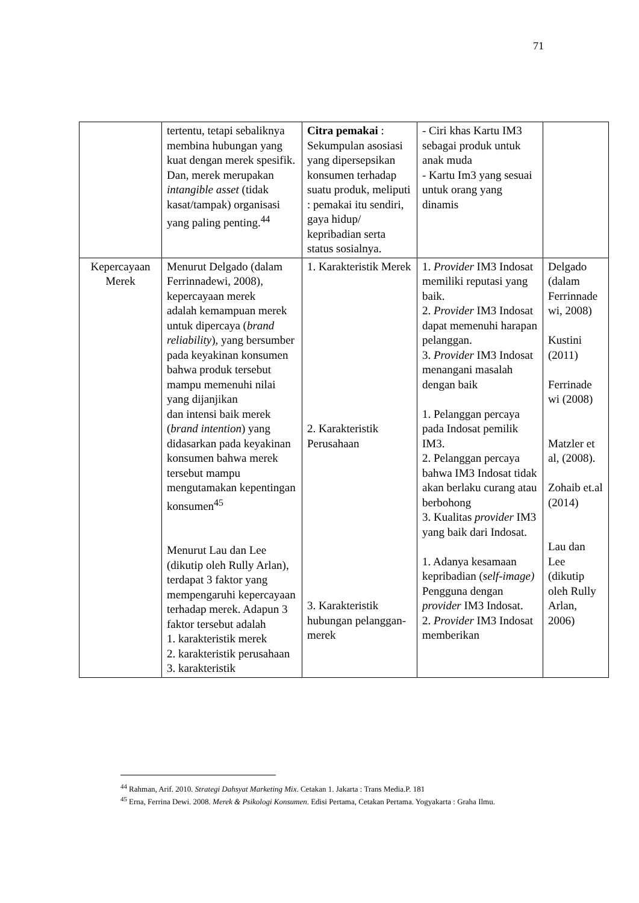71
| | tertentu, tetapi sebaliknya membina hubungan yang kuat dengan merek spesifik. Dan, merek merupakan intangible asset (tidak kasat/tampak) organisasi yang paling penting.<sup>44</sup> | Citra pemakai : Sekumpulan asosiasi yang dipersepsikan konsumen terhadap suatu produk, meliputi : pemakai itu sendiri, gaya hidup/ kepribadian serta status sosialnya. | - Ciri khas Kartu IM3 sebagai produk untuk anak muda - Kartu Im3 yang sesuai untuk orang yang dinamis | |
| Kepercayaan Merek | Menurut Delgado (dalam Ferrinnadewi, 2008), kepercayaan merek adalah kemampuan merek untuk dipercaya ( brand reliability ), yang bersumber pada keyakinan konsumen bahwa produk tersebut mampu memenuhi nilai yang dijanjikan dan intensi baik merek ( brand intention ) yang didasarkan pada keyakinan konsumen bahwa merek tersebut mampu mengutamakan kepentingan konsumen<sup>45</sup> Menurut Lau dan Lee (dikutip oleh Rully Arlan), terdapat 3 faktor yang mempengaruhi kepercayaan terhadap merek. Adapun 3 faktor tersebut adalah 1. karakteristik merek 2. karakteristik perusahaan 3. karakteristik | 1. Karakteristik Merek 2. Karakteristik Perusahaan 3. Karakteristik hubungan pelanggan-merek | 1. Provider IM3 Indosat memiliki reputasi yang baik. 2. Provider IM3 Indosat dapat memenuhi harapan pelanggan. 3. Provider IM3 Indosat menangani masalah dengan baik 1. Pelanggan percaya pada Indosat pemilik IM3. 2. Pelanggan percaya bahwa IM3 Indosat tidak akan berlaku curang atau berbohong 3. Kualitas provider IM3 yang baik dari Indosat. 1. Adanya kesamaan kepribadian ( self-image) Pengguna dengan provider IM3 Indosat. 2. Provider IM3 Indosat memberikan | Delgado (dalam Ferrinnade wi, 2008) Kustini (2011) Ferrinade wi (2008) Matzler et al, (2008). Zohaib et.al (2014) Lau dan Lee (dikutip oleh Rully Arlan, 2006) |
<sup>44</sup> Rahman, Arif. 2010. Strategi Dahsyat Marketing Mix. Cetakan 1. Jakarta : Trans Media.P. 181
<sup>45</sup> Erna, Ferrina Dewi. 2008. Merek & Psikologi Konsumen. Edisi Pertama, Cetakan Pertama. Yogyakarta : Graha Ilmu.